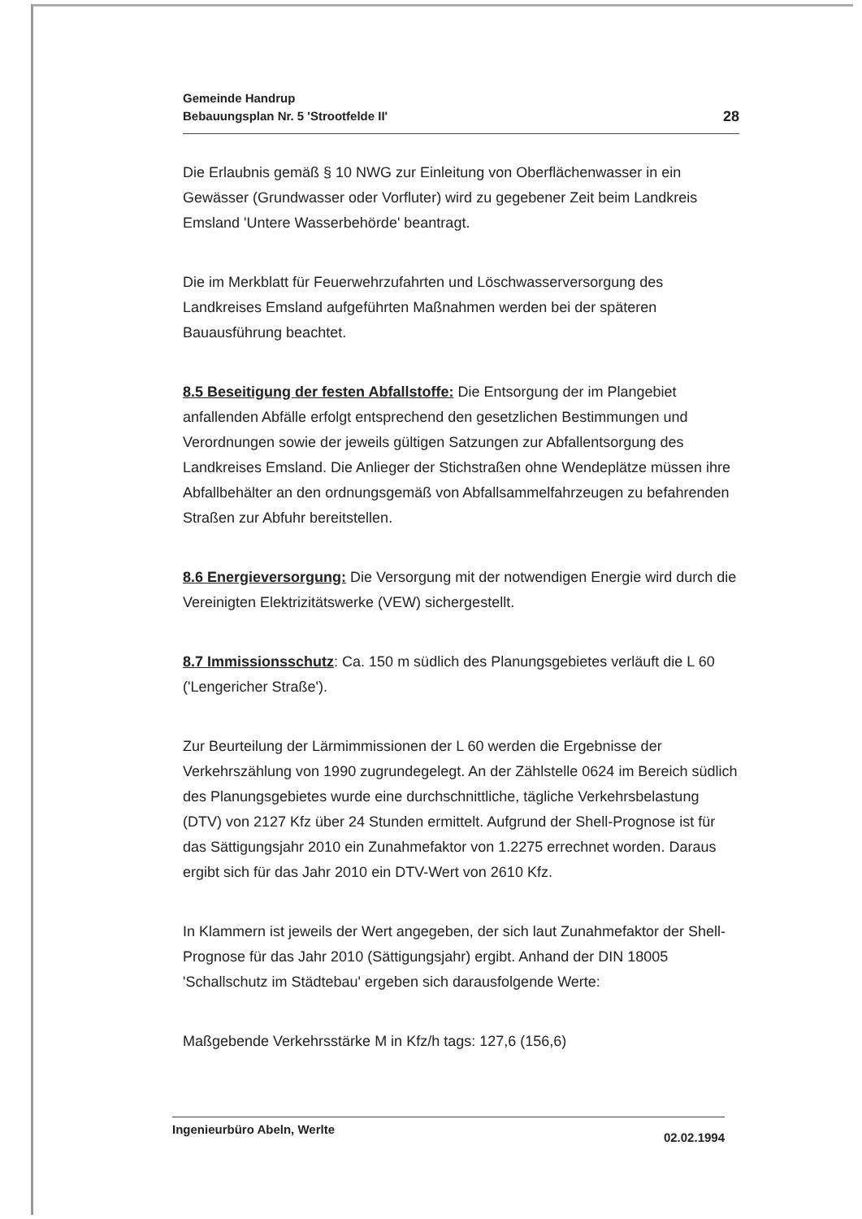Gemeinde Handrup
Bebauungsplan Nr. 5 'Strootfelde II'
28
Die Erlaubnis gemäß § 10 NWG zur Einleitung von Oberflächenwasser in ein Gewässer (Grundwasser oder Vorfluter) wird zu gegebener Zeit beim Landkreis Emsland 'Untere Wasserbehörde' beantragt.
Die im Merkblatt für Feuerwehrzufahrten und Löschwasserversorgung des Landkreises Emsland aufgeführten Maßnahmen werden bei der späteren Bauausführung beachtet.
8.5 Beseitigung der festen Abfallstoffe: Die Entsorgung der im Plangebiet anfallenden Abfälle erfolgt entsprechend den gesetzlichen Bestimmungen und Verordnungen sowie der jeweils gültigen Satzungen zur Abfallentsorgung des Landkreises Emsland. Die Anlieger der Stichstraßen ohne Wendeplätze müssen ihre Abfallbehälter an den ordnungsgemäß von Abfallsammelfahrzeugen zu befahrenden Straßen zur Abfuhr bereitstellen.
8.6 Energieversorgung: Die Versorgung mit der notwendigen Energie wird durch die Vereinigten Elektrizitätswerke (VEW) sichergestellt.
8.7 Immissionsschutz: Ca. 150 m südlich des Planungsgebietes verläuft die L 60 ('Lengericher Straße').
Zur Beurteilung der Lärmimmissionen der L 60 werden die Ergebnisse der Verkehrszählung von 1990 zugrundegelegt. An der Zählstelle 0624 im Bereich südlich des Planungsgebietes wurde eine durchschnittliche, tägliche Verkehrsbelastung (DTV) von 2127 Kfz über 24 Stunden ermittelt. Aufgrund der Shell-Prognose ist für das Sättigungsjahr 2010 ein Zunahmefaktor von 1.2275 errechnet worden. Daraus ergibt sich für das Jahr 2010 ein DTV-Wert von 2610 Kfz.
In Klammern ist jeweils der Wert angegeben, der sich laut Zunahmefaktor der Shell-Prognose für das Jahr 2010 (Sättigungsjahr) ergibt. Anhand der DIN 18005 'Schallschutz im Städtebau' ergeben sich darausfolgende Werte:
Maßgebende Verkehrsstärke M in Kfz/h tags: 127,6 (156,6)
Ingenieurbüro Abeln, Werlte 02.02.1994